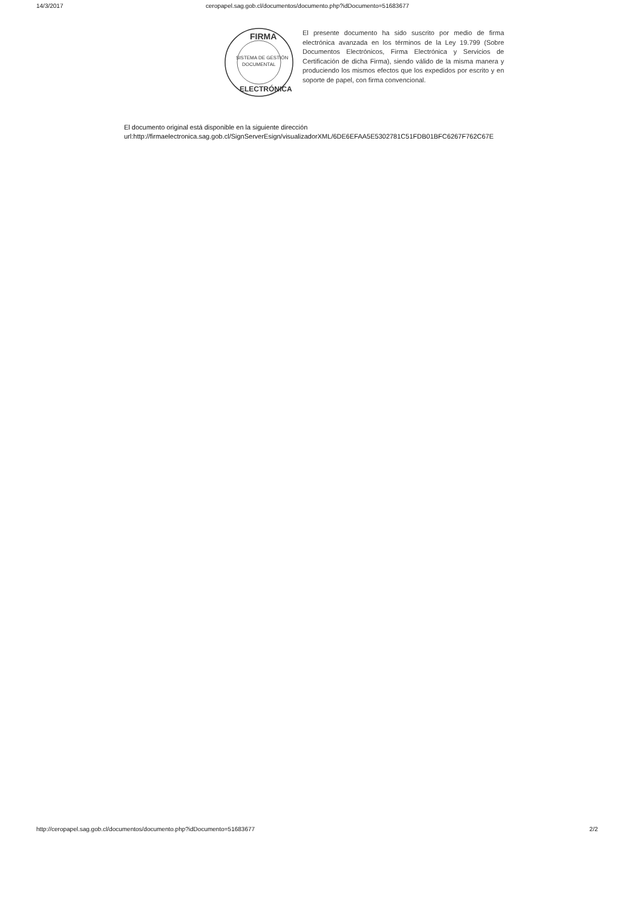14/3/2017 ceropapel.sag.gob.cl/documentos/documento.php?idDocumento=51683677
FIRMA
SISTEMA DE GESTIÓN
DOCUMENTAL
ELECTRÓNICA
El presente documento ha sido suscrito por medio de firma electrónica avanzada en los términos de la Ley 19.799 (Sobre Documentos Electrónicos, Firma Electrónica y Servicios de Certificación de dicha Firma), siendo válido de la misma manera y produciendo los mismos efectos que los expedidos por escrito y en soporte de papel, con firma convencional.
El documento original está disponible en la siguiente dirección
url:http://firmaelectronica.sag.gob.cl/SignServerEsign/visualizadorXML/6DE6EFAA5E5302781C51FDB01BFC6267F762C67E
http://ceropapel.sag.gob.cl/documentos/documento.php?idDocumento=51683677 2/2